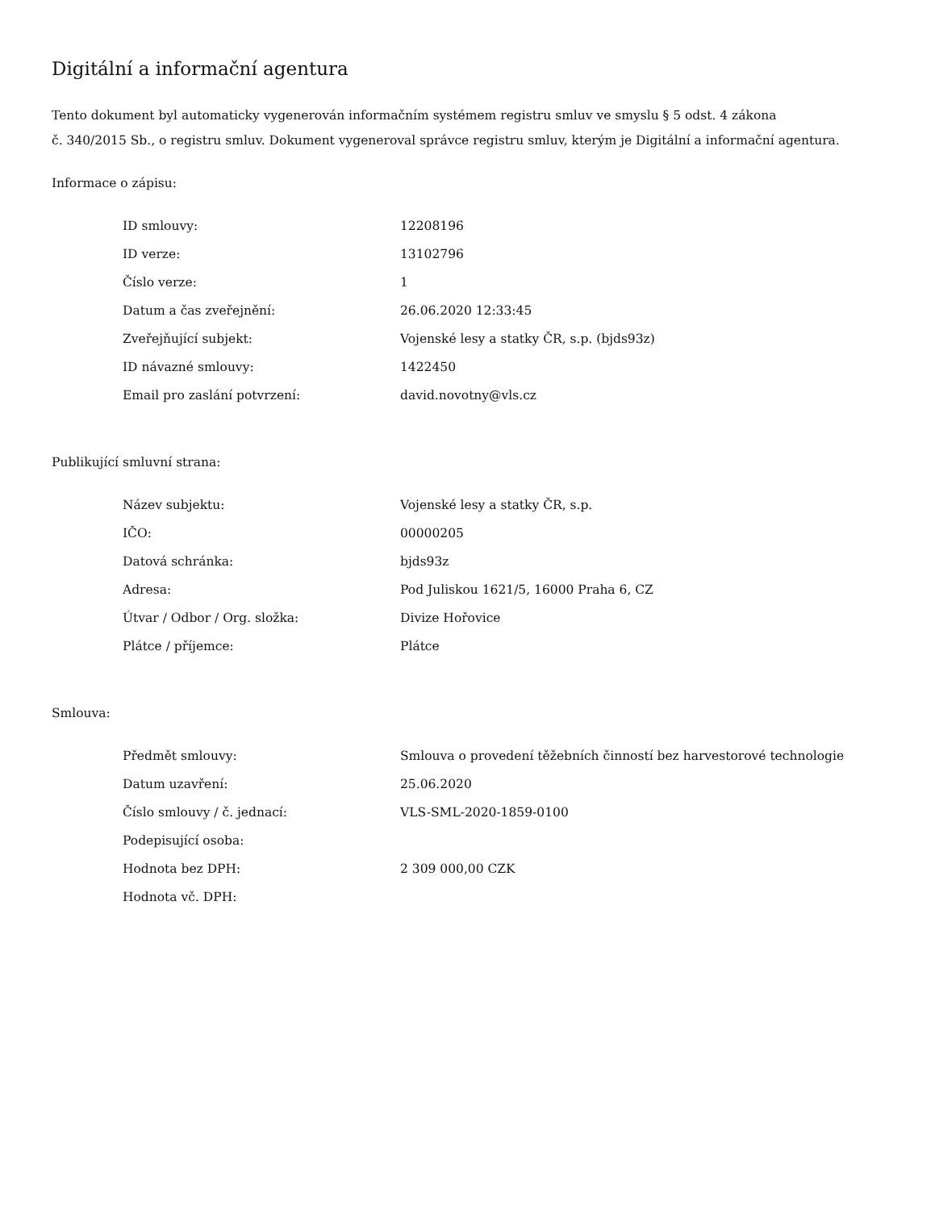Digitální a informační agentura
Tento dokument byl automaticky vygenerován informačním systémem registru smluv ve smyslu § 5 odst. 4 zákona
č. 340/2015 Sb., o registru smluv. Dokument vygeneroval správce registru smluv, kterým je Digitální a informační agentura.
Informace o zápisu:
| ID smlouvy: | 12208196 |
| ID verze: | 13102796 |
| Číslo verze: | 1 |
| Datum a čas zveřejnění: | 26.06.2020 12:33:45 |
| Zveřejňující subjekt: | Vojenské lesy a statky ČR, s.p. (bjds93z) |
| ID návazné smlouvy: | 1422450 |
| Email pro zaslání potvrzení: | david.novotny@vls.cz |
Publikující smluvní strana:
| Název subjektu: | Vojenské lesy a statky ČR, s.p. |
| IČO: | 00000205 |
| Datová schránka: | bjds93z |
| Adresa: | Pod Juliskou 1621/5, 16000 Praha 6, CZ |
| Útvar / Odbor / Org. složka: | Divize Hořovice |
| Plátce / příjemce: | Plátce |
Smlouva:
| Předmět smlouvy: | Smlouva o provedení těžebních činností bez harvestorové technologie |
| Datum uzavření: | 25.06.2020 |
| Číslo smlouvy / č. jednací: | VLS-SML-2020-1859-0100 |
| Podepisující osoba: | |
| Hodnota bez DPH: | 2 309 000,00 CZK |
| Hodnota vč. DPH: | |